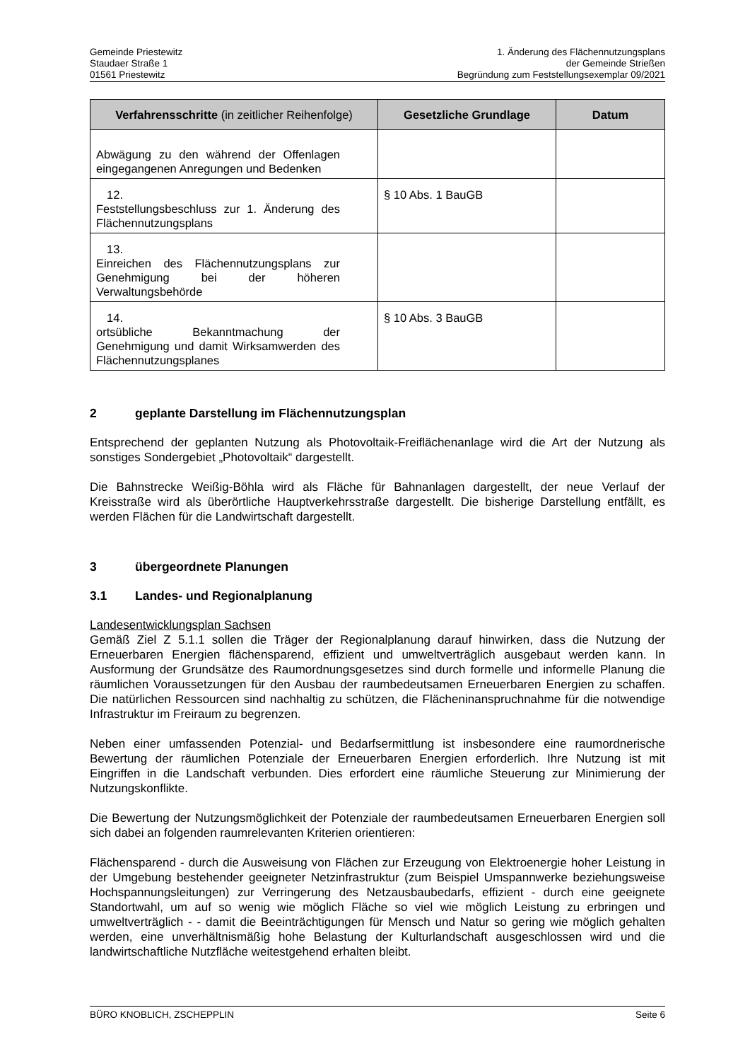Gemeinde Priestewitz
Staudaer Straße 1
01561 Priestewitz
1. Änderung des Flächennutzungsplans
der Gemeinde Strießen
Begründung zum Feststellungsexemplar 09/2021
| Verfahrensschritte (in zeitlicher Reihenfolge) | Gesetzliche Grundlage | Datum |
| --- | --- | --- |
| Abwägung zu den während der Offenlagen eingegangenen Anregungen und Bedenken | | |
| 12. Feststellungsbeschluss zur 1. Änderung des Flächennutzungsplans | § 10 Abs. 1 BauGB | |
| 13. Einreichen des Flächennutzungsplans zur Genehmigung bei der höheren Verwaltungsbehörde | | |
| 14. ortsübliche Bekanntmachung der Genehmigung und damit Wirksamwerden des Flächennutzungsplanes | § 10 Abs. 3 BauGB | |
2 geplante Darstellung im Flächennutzungsplan
Entsprechend der geplanten Nutzung als Photovoltaik-Freiflächenanlage wird die Art der Nutzung als sonstiges Sondergebiet „Photovoltaik“ dargestellt.
Die Bahnstrecke Weißig-Böhla wird als Fläche für Bahnanlagen dargestellt, der neue Verlauf der Kreisstraße wird als überörtliche Hauptverkehrsstraße dargestellt. Die bisherige Darstellung entfällt, es werden Flächen für die Landwirtschaft dargestellt.
3 übergeordnete Planungen
3.1 Landes- und Regionalplanung
Landesentwicklungsplan Sachsen
Gemäß Ziel Z 5.1.1 sollen die Träger der Regionalplanung darauf hinwirken, dass die Nutzung der Erneuerbaren Energien flächensparend, effizient und umweltverträglich ausgebaut werden kann. In Ausformung der Grundsätze des Raumordnungsgesetzes sind durch formelle und informelle Planung die räumlichen Voraussetzungen für den Ausbau der raumbedeutsamen Erneuerbaren Energien zu schaffen. Die natürlichen Ressourcen sind nachhaltig zu schützen, die Flächeninanspruchnahme für die notwendige Infrastruktur im Freiraum zu begrenzen.
Neben einer umfassenden Potenzial- und Bedarfsermittlung ist insbesondere eine raumordnerische Bewertung der räumlichen Potenziale der Erneuerbaren Energien erforderlich. Ihre Nutzung ist mit Eingriffen in die Landschaft verbunden. Dies erfordert eine räumliche Steuerung zur Minimierung der Nutzungskonflikte.
Die Bewertung der Nutzungsmöglichkeit der Potenziale der raumbedeutsamen Erneuerbaren Energien soll sich dabei an folgenden raumrelevanten Kriterien orientieren:
Flächensparend - durch die Ausweisung von Flächen zur Erzeugung von Elektroenergie hoher Leistung in der Umgebung bestehender geeigneter Netzinfrastruktur (zum Beispiel Umspannwerke beziehungsweise Hochspannungsleitungen) zur Verringerung des Netzausbaubedarfs, effizient - durch eine geeignete Standortwahl, um auf so wenig wie möglich Fläche so viel wie möglich Leistung zu erbringen und umweltverträglich - - damit die Beeinträchtigungen für Mensch und Natur so gering wie möglich gehalten werden, eine unverhältnismäßig hohe Belastung der Kulturlandschaft ausgeschlossen wird und die landwirtschaftliche Nutzfläche weitestgehend erhalten bleibt.
BÜRO KNOBLICH, ZSCHEPPLIN Seite 6